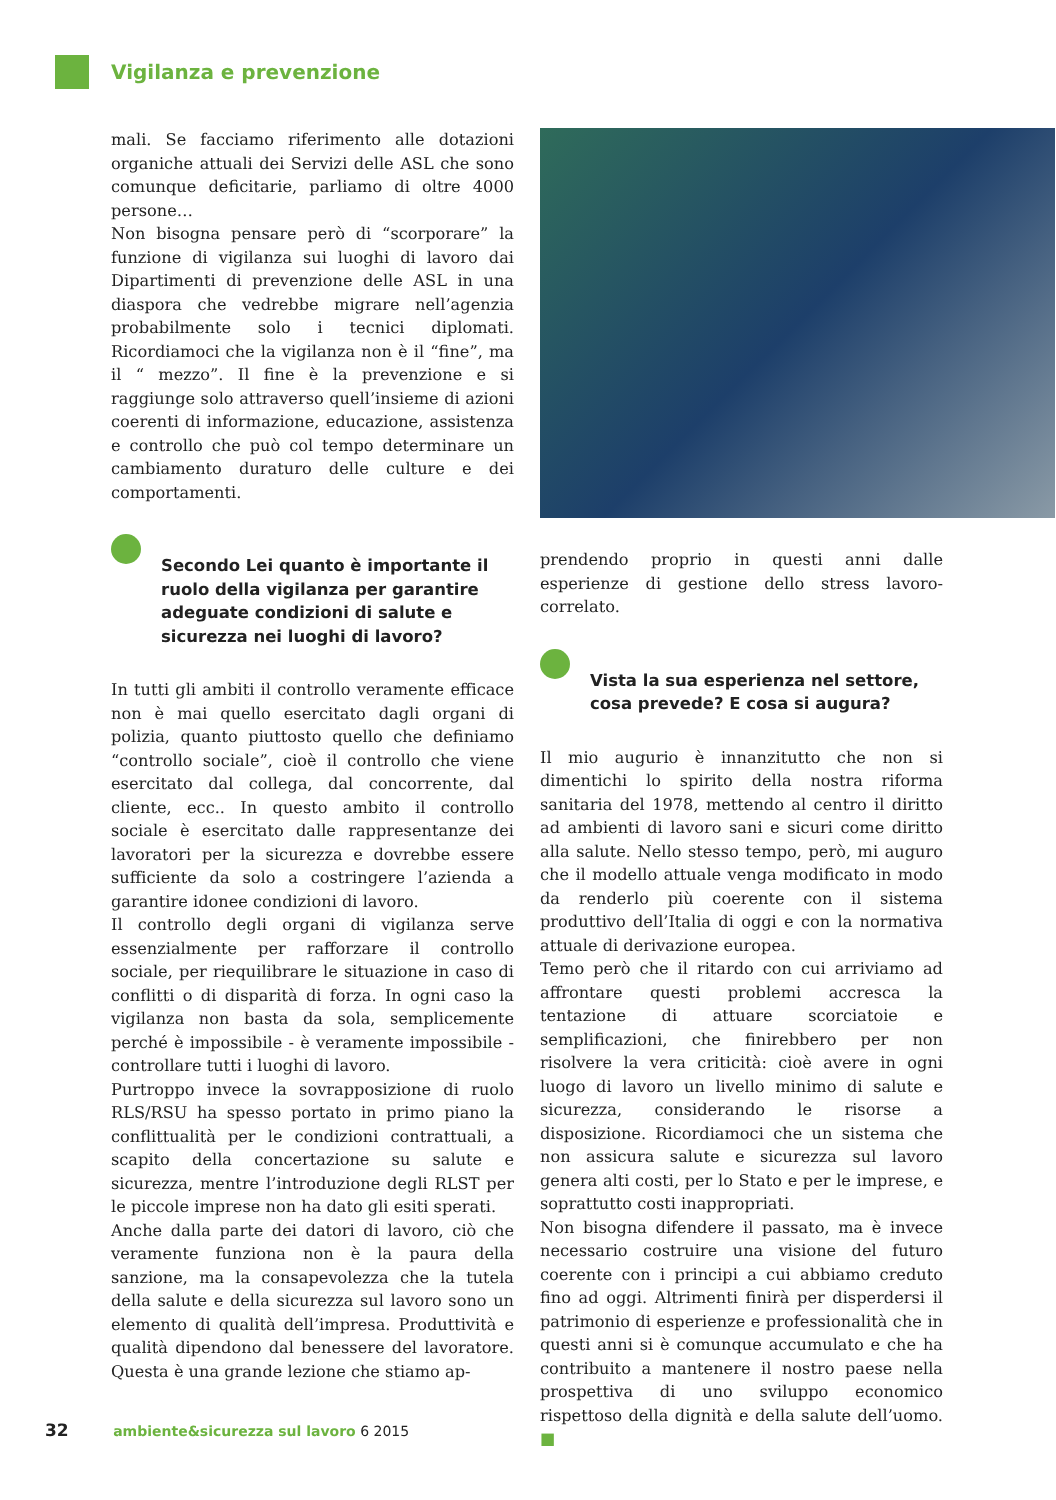Vigilanza e prevenzione
mali. Se facciamo riferimento alle dotazioni organiche attuali dei Servizi delle ASL che sono comunque deficitarie, parliamo di oltre 4000 persone…
Non bisogna pensare però di “scorporare” la funzione di vigilanza sui luoghi di lavoro dai Dipartimenti di prevenzione delle ASL in una diaspora che vedrebbe migrare nell’agenzia probabilmente solo i tecnici diplomati. Ricordiamoci che la vigilanza non è il “fine”, ma il “ mezzo”. Il fine è la prevenzione e si raggiunge solo attraverso quell’insieme di azioni coerenti di informazione, educazione, assistenza e controllo che può col tempo determinare un cambiamento duraturo delle culture e dei comportamenti.
Secondo Lei quanto è importante il ruolo della vigilanza per garantire adeguate condizioni di salute e sicurezza nei luoghi di lavoro?
In tutti gli ambiti il controllo veramente efficace non è mai quello esercitato dagli organi di polizia, quanto piuttosto quello che definiamo “controllo sociale”, cioè il controllo che viene esercitato dal collega, dal concorrente, dal cliente, ecc.. In questo ambito il controllo sociale è esercitato dalle rappresentanze dei lavoratori per la sicurezza e dovrebbe essere sufficiente da solo a costringere l’azienda a garantire idonee condizioni di lavoro.
Il controllo degli organi di vigilanza serve essenzialmente per rafforzare il controllo sociale, per riequilibrare le situazione in caso di conflitti o di disparità di forza. In ogni caso la vigilanza non basta da sola, semplicemente perché è impossibile - è veramente impossibile - controllare tutti i luoghi di lavoro.
Purtroppo invece la sovrapposizione di ruolo RLS/RSU ha spesso portato in primo piano la conflittualità per le condizioni contrattuali, a scapito della concertazione su salute e sicurezza, mentre l’introduzione degli RLST per le piccole imprese non ha dato gli esiti sperati.
Anche dalla parte dei datori di lavoro, ciò che veramente funziona non è la paura della sanzione, ma la consapevolezza che la tutela della salute e della sicurezza sul lavoro sono un elemento di qualità dell’impresa. Produttività e qualità dipendono dal benessere del lavoratore. Questa è una grande lezione che stiamo ap-
prendendo proprio in questi anni dalle esperienze di gestione dello stress lavoro-correlato.
Vista la sua esperienza nel settore, cosa prevede? E cosa si augura?
Il mio augurio è innanzitutto che non si dimentichi lo spirito della nostra riforma sanitaria del 1978, mettendo al centro il diritto ad ambienti di lavoro sani e sicuri come diritto alla salute. Nello stesso tempo, però, mi auguro che il modello attuale venga modificato in modo da renderlo più coerente con il sistema produttivo dell’Italia di oggi e con la normativa attuale di derivazione europea.
Temo però che il ritardo con cui arriviamo ad affrontare questi problemi accresca la tentazione di attuare scorciatoie e semplificazioni, che finirebbero per non risolvere la vera criticità: cioè avere in ogni luogo di lavoro un livello minimo di salute e sicurezza, considerando le risorse a disposizione. Ricordiamoci che un sistema che non assicura salute e sicurezza sul lavoro genera alti costi, per lo Stato e per le imprese, e soprattutto costi inappropriati.
Non bisogna difendere il passato, ma è invece necessario costruire una visione del futuro coerente con i principi a cui abbiamo creduto fino ad oggi. Altrimenti finirà per disperdersi il patrimonio di esperienze e professionalità che in questi anni si è comunque accumulato e che ha contribuito a mantenere il nostro paese nella prospettiva di uno sviluppo economico rispettoso della dignità e della salute dell’uomo. ■
32 ambiente&sicurezza sul lavoro 6 2015